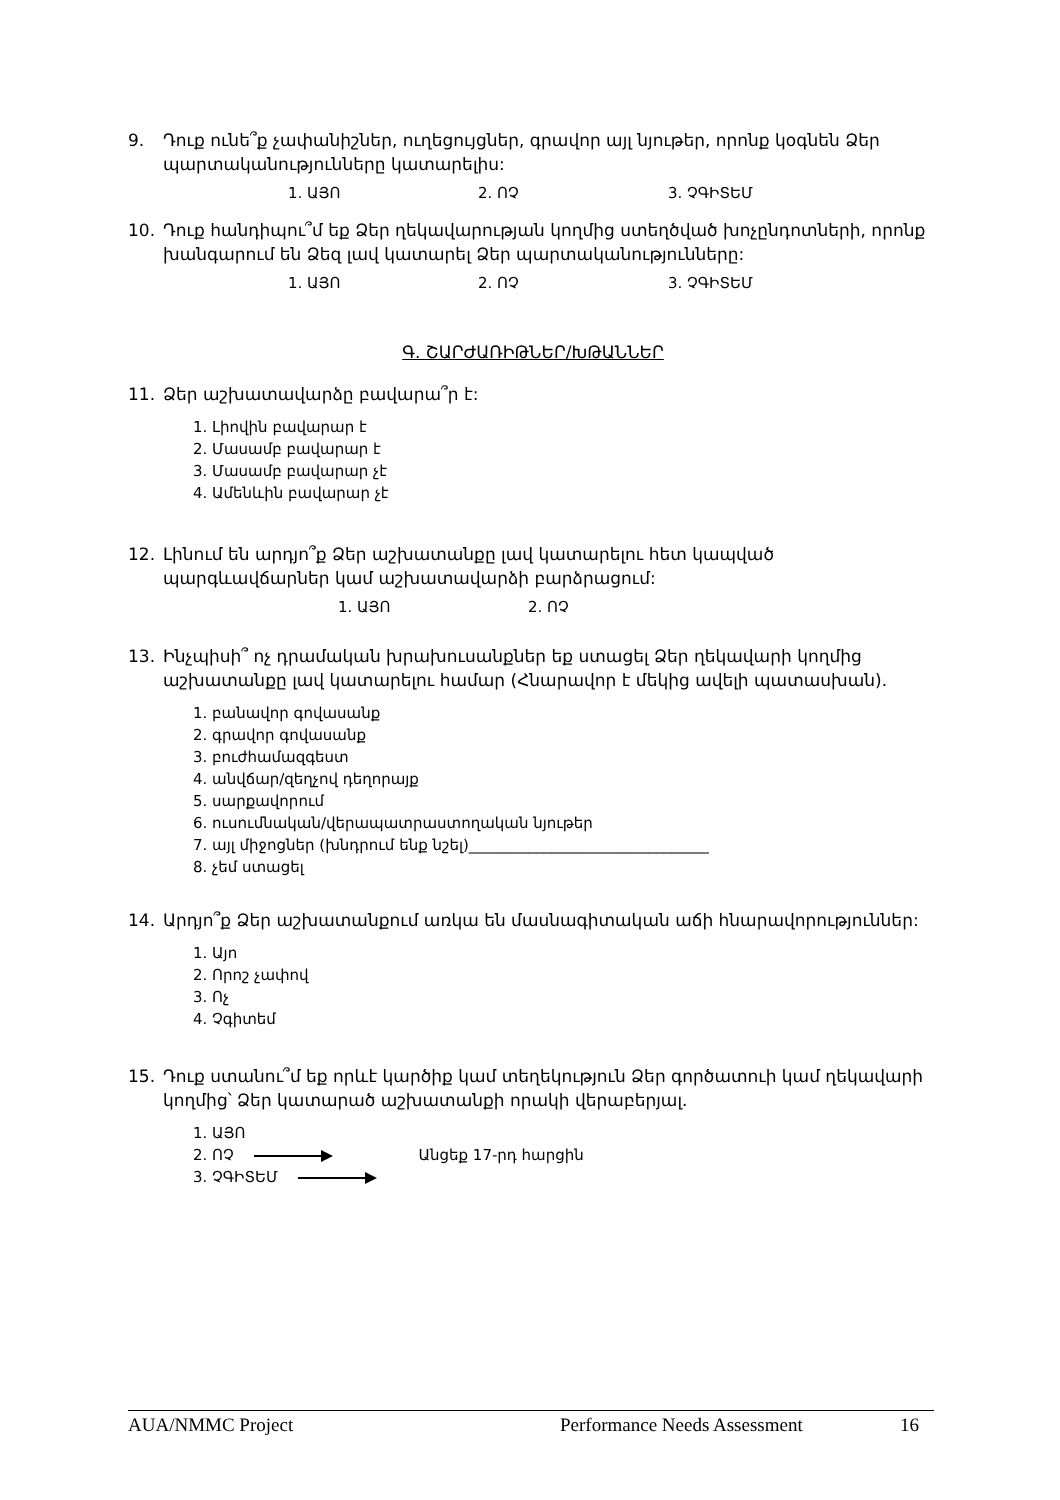9. Դուք ունե՞ք չափանիշներ, ուղեցույցներ, գրավոր այլ նյութեր, որոնք կօգնեն Ձեր պարտականությունները կատարելիս:
1. ԱՅՈ 2. ՈՉ 3. ՉԳԻՏԵՄ
10. Դուք հանդիպու՞մ եք Ձեր ղեկավարության կողմից ստեղծված խոչընդոտների, որոնք խանգարում են Ձեզ լավ կատարել Ձեր պարտականությունները:
1. ԱՅՈ 2. ՈՉ 3. ՉԳԻՏԵՄ
Գ. ՇԱՐԺԱՌԻԹՆԵՐ/ԽԹԱՆՆԵՐ
11. Ձեր աշխատավարձը բավարա՞ր է:
1. Լիովին բավարար է
2. Մասամբ բավարար է
3. Մասամբ բավարար չէ
4. Ամենևին բավարար չէ
12. Լինում են արդյո՞ք Ձեր աշխատանքը լավ կատարելու հետ կապված պարգևավճարներ կամ աշխատավարձի բարձրացում:
1. ԱՅՈ 2. ՈՉ
13. Ինչպիսի՞ ոչ դրամական խրախուսանքներ եք ստացել Ձեր ղեկավարի կողմից աշխատանքը լավ կատարելու համար (Հնարավոր է մեկից ավելի պատասխան).
1. բանավոր գովասանք
2. գրավոր գովասանք
3. բուժհամազգեստ
4. անվճար/զեղչով դեղորայք
5. սարքավորում
6. ուսումնական/վերապատրաստողական նյութեր
7. այլ միջոցներ (խնդրում ենք նշել)________________________________
8. չեմ ստացել
14. Արդյո՞ք Ձեր աշխատանքում առկա են մասնագիտական աճի հնարավորություններ:
1. Այո
2. Որոշ չափով
3. Ոչ
4. Չգիտեմ
15. Դուք ստանու՞մ եք որևէ կարծիք կամ տեղեկություն Ձեր գործատուի կամ ղեկավարի կողմից՝ Ձեր կատարած աշխատանքի որակի վերաբերյալ.
1. ԱՅՈ
2. ՈՉ Անցեք 17-րդ հարցին
3. ՉԳԻՏԵՄ
AUA/NMMC Project Performance Needs Assessment 16